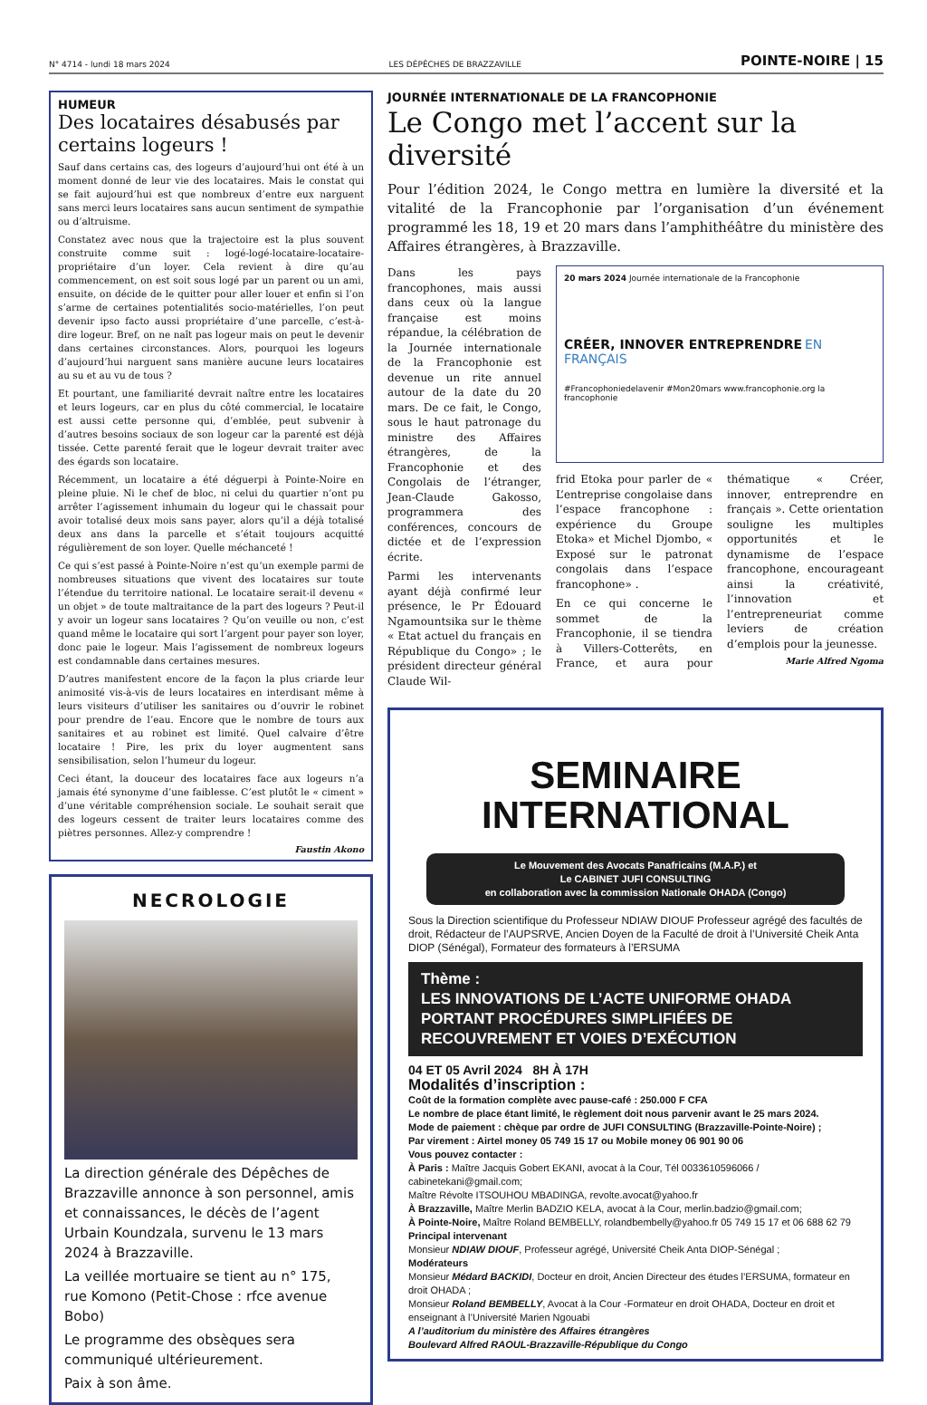N° 4714 - lundi 18 mars 2024 LES DÉPÊCHES DE BRAZZAVILLE POINTE-NOIRE | 15
HUMEUR
Des locataires désabusés par certains logeurs !
Sauf dans certains cas, des logeurs d’aujourd’hui ont été à un moment donné de leur vie des locataires. Mais le constat qui se fait aujourd’hui est que nombreux d’entre eux narguent sans merci leurs locataires sans aucun sentiment de sympathie ou d’altruisme.
Constatez avec nous que la trajectoire est la plus souvent construite comme suit : logé-logé-locataire-locataire-propriétaire d’un loyer. Cela revient à dire qu’au commencement, on est soit sous logé par un parent ou un ami, ensuite, on décide de le quitter pour aller louer et enfin si l’on s’arme de certaines potentialités socio-matérielles, l’on peut devenir ipso facto aussi propriétaire d’une parcelle, c’est-à-dire logeur. Bref, on ne naît pas logeur mais on peut le devenir dans certaines circonstances. Alors, pourquoi les logeurs d’aujourd’hui narguent sans manière aucune leurs locataires au su et au vu de tous ?
Et pourtant, une familiarité devrait naître entre les locataires et leurs logeurs, car en plus du côté commercial, le locataire est aussi cette personne qui, d’emblée, peut subvenir à d’autres besoins sociaux de son logeur car la parenté est déjà tissée. Cette parenté ferait que le logeur devrait traiter avec des égards son locataire.
Récemment, un locataire a été déguerpi à Pointe-Noire en pleine pluie. Ni le chef de bloc, ni celui du quartier n’ont pu arrêter l’agissement inhumain du logeur qui le chassait pour avoir totalisé deux mois sans payer, alors qu’il a déjà totalisé deux ans dans la parcelle et s’était toujours acquitté régulièrement de son loyer. Quelle méchanceté !
Ce qui s’est passé à Pointe-Noire n’est qu’un exemple parmi de nombreuses situations que vivent des locataires sur toute l’étendue du territoire national. Le locataire serait-il devenu « un objet » de toute maltraitance de la part des logeurs ? Peut-il y avoir un logeur sans locataires ? Qu’on veuille ou non, c’est quand même le locataire qui sort l’argent pour payer son loyer, donc paie le logeur. Mais l’agissement de nombreux logeurs est condamnable dans certaines mesures.
D’autres manifestent encore de la façon la plus criarde leur animosité vis-à-vis de leurs locataires en interdisant même à leurs visiteurs d’utiliser les sanitaires ou d’ouvrir le robinet pour prendre de l’eau. Encore que le nombre de tours aux sanitaires et au robinet est limité. Quel calvaire d’être locataire ! Pire, les prix du loyer augmentent sans sensibilisation, selon l’humeur du logeur.
Ceci étant, la douceur des locataires face aux logeurs n’a jamais été synonyme d’une faiblesse. C’est plutôt le « ciment » d’une véritable compréhension sociale. Le souhait serait que des logeurs cessent de traiter leurs locataires comme des piètres personnes. Allez-y comprendre !
Faustin Akono
NECROLOGIE
La direction générale des Dépêches de Brazzaville annonce à son personnel, amis et connaissances, le décès de l’agent Urbain Koundzala, survenu le 13 mars 2024 à Brazzaville.
La veillée mortuaire se tient au n° 175, rue Komono (Petit-Chose : rfce avenue Bobo)
Le programme des obsèques sera communiqué ultérieurement.
Paix à son âme.
JOURNÉE INTERNATIONALE DE LA FRANCOPHONIE
Le Congo met l’accent sur la diversité
Pour l’édition 2024, le Congo mettra en lumière la diversité et la vitalité de la Francophonie par l’organisation d’un événement programmé les 18, 19 et 20 mars dans l’amphithéâtre du ministère des Affaires étrangères, à Brazzaville.
Dans les pays francophones, mais aussi dans ceux où la langue française est moins répandue, la célébration de la Journée internationale de la Francophonie est devenue un rite annuel autour de la date du 20 mars. De ce fait, le Congo, sous le haut patronage du ministre des Affaires étrangères, de la Francophonie et des Congolais de l’étranger, Jean-Claude Gakosso, programmera des conférences, concours de dictée et de l’expression écrite.
Parmi les intervenants ayant déjà confirmé leur présence, le Pr Édouard Ngamountsika sur le thème « Etat actuel du français en République du Congo» ; le président directeur général Claude Wil-
20 mars 2024 Journée internationale de la Francophonie
CRÉER, INNOVER ENTREPRENDRE EN FRANÇAIS
#Francophoniedelavenir #Mon20mars www.francophonie.org la francophonie
frid Etoka pour parler de « L’entreprise congolaise dans l’espace francophone : expérience du Groupe Etoka» et Michel Djombo, « Exposé sur le patronat congolais dans l’espace francophone» .
En ce qui concerne le sommet de la Francophonie, il se tiendra à Villers-Cotterêts, en France, et aura pour thématique « Créer, innover, entreprendre en français ». Cette orientation souligne les multiples opportunités et le dynamisme de l’espace francophone, encourageant ainsi la créativité, l’innovation et l’entrepreneuriat comme leviers de création d’emplois pour la jeunesse.
Marie Alfred Ngoma
SEMINAIRE
INTERNATIONAL
Le Mouvement des Avocats Panafricains (M.A.P.) et
Le CABINET JUFI CONSULTING
en collaboration avec la commission Nationale OHADA (Congo)
Sous la Direction scientifique du Professeur NDIAW DIOUF Professeur agrégé des facultés de droit, Rédacteur de l’AUPSRVE, Ancien Doyen de la Faculté de droit à l’Université Cheik Anta DIOP (Sénégal), Formateur des formateurs à l’ERSUMA
Thème :
LES INNOVATIONS DE L’ACTE UNIFORME OHADA PORTANT PROCÉDURES SIMPLIFIÉES DE RECOUVREMENT ET VOIES D’EXÉCUTION
04 ET 05 Avril 2024 8H À 17H
Modalités d’inscription :
Coût de la formation complète avec pause-café : 250.000 F CFA
Le nombre de place étant limité, le règlement doit nous parvenir avant le 25 mars 2024.
Mode de paiement : chèque par ordre de JUFI CONSULTING (Brazzaville-Pointe-Noire) ;
Par virement : Airtel money 05 749 15 17 ou Mobile money 06 901 90 06
Vous pouvez contacter :
À Paris : Maître Jacquis Gobert EKANI, avocat à la Cour, Tél 0033610596066 / cabinetekani@gmail.com;
Maître Révolte ITSOUHOU MBADINGA, revolte.avocat@yahoo.fr
À Brazzaville, Maître Merlin BADZIO KELA, avocat à la Cour, merlin.badzio@gmail.com;
À Pointe-Noire, Maître Roland BEMBELLY, rolandbembelly@yahoo.fr 05 749 15 17 et 06 688 62 79
Principal intervenant
Monsieur NDIAW DIOUF, Professeur agrégé, Université Cheik Anta DIOP-Sénégal ;
Modérateurs
Monsieur Médard BACKIDI, Docteur en droit, Ancien Directeur des études l’ERSUMA, formateur en droit OHADA ;
Monsieur Roland BEMBELLY, Avocat à la Cour -Formateur en droit OHADA, Docteur en droit et enseignant à l’Université Marien Ngouabi
A l’auditorium du ministère des Affaires étrangères
Boulevard Alfred RAOUL-Brazzaville-République du Congo